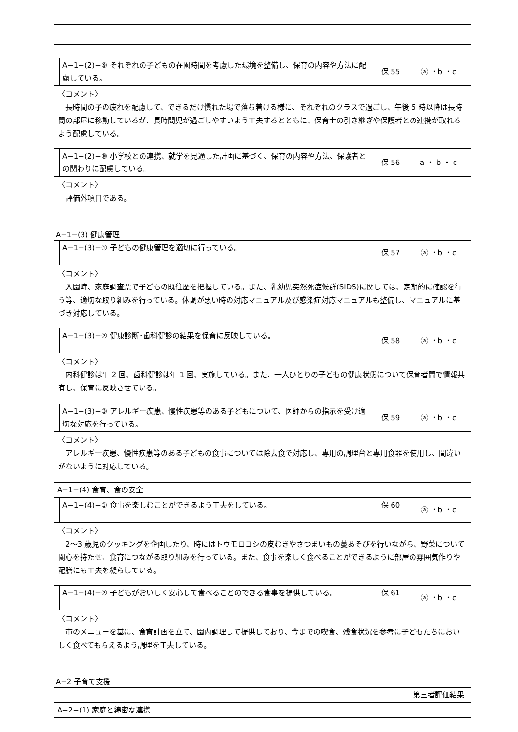| | A−1−(2)−⑨ それぞれの子どもの在園時間を考慮した環境を整備し、保育の内容や方法に配慮している。 | 保 55 | ⓐ ・b ・c |
| 〈コメント〉 長時間の子の疲れを配慮して、できるだけ慣れた場で落ち着ける様に、それぞれのクラスで過ごし、午後 5 時以降は長時間の部屋に移動しているが、長時間児が過ごしやすいよう工夫するとともに、保育士の引き継ぎや保護者との連携が取れるよう配慮している。 | | | |
| | A−1−(2)−⑩ 小学校との連携、就学を見通した計画に基づく、保育の内容や方法、保護者との関わりに配慮している。 | 保 56 | a ・ b ・ c |
| 〈コメント〉 評価外項目である。 | | | |
A−1−(3) 健康管理
| | A−1−(3)−① 子どもの健康管理を適切に行っている。 | 保 57 | ⓐ ・b ・c |
| 〈コメント〉 入園時、家庭調査票で子どもの既往歴を把握している。また、乳幼児突然死症候群(SIDS)に関しては、定期的に確認を行う等、適切な取り組みを行っている。体調が悪い時の対応マニュアル及び感染症対応マニュアルも整備し、マニュアルに基づき対応している。 | | | |
| | A−1−(3)−② 健康診断･歯科健診の結果を保育に反映している。 | 保 58 | ⓐ ・b ・c |
| 〈コメント〉 内科健診は年 2 回、歯科健診は年 1 回、実施している。また、一人ひとりの子どもの健康状態について保育者間で情報共有し、保育に反映させている。 | | | |
| | A−1−(3)−③ アレルギー疾患、慢性疾患等のある子どもについて、医師からの指示を受け適切な対応を行っている。 | 保 59 | ⓐ ・b ・c |
| 〈コメント〉 アレルギー疾患、慢性疾患等のある子どもの食事については除去食で対応し、専用の調理台と専用食器を使用し、間違いがないように対応している。 | | | |
| A−1−(4) 食育、食の安全 | | | |
| | A−1−(4)−① 食事を楽しむことができるよう工夫をしている。 | 保 60 | ⓐ ・b ・c |
| 〈コメント〉 2〜3 歳児のクッキングを企画したり、時にはトウモロコシの皮むきやさつまいもの蔓あそびを行いながら、野菜について関心を持たせ、食育につながる取り組みを行っている。また、食事を楽しく食べることができるように部屋の雰囲気作りや配膳にも工夫を凝らしている。 | | | |
| | A−1−(4)−② 子どもがおいしく安心して食べることのできる食事を提供している。 | 保 61 | ⓐ ・b ・c |
| 〈コメント〉 市のメニューを基に、食育計画を立て、園内調理して提供しており、今までの喫食、残食状況を参考に子どもたちにおいしく食べてもらえるよう調理を工夫している。 | | | |
A−2 子育て支援
| | 第三者評価結果 |
| A−2−(1) 家庭と綿密な連携 | |